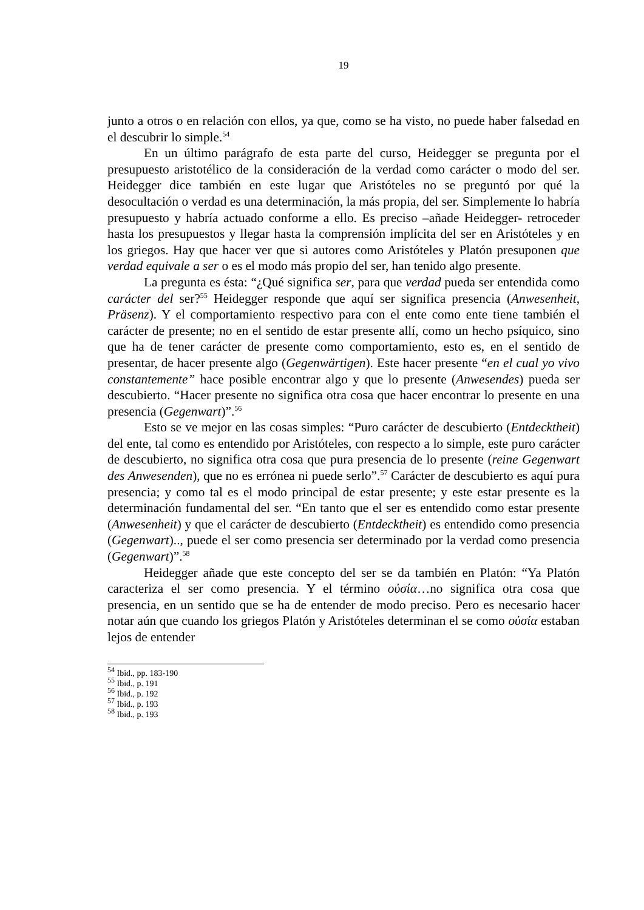19
junto a otros o en relación con ellos, ya que, como se ha visto, no puede haber falsedad en el descubrir lo simple.<sup>54</sup>
En un último parágrafo de esta parte del curso, Heidegger se pregunta por el presupuesto aristotélico de la consideración de la verdad como carácter o modo del ser. Heidegger dice también en este lugar que Aristóteles no se preguntó por qué la desocultación o verdad es una determinación, la más propia, del ser. Simplemente lo habría presupuesto y habría actuado conforme a ello. Es preciso –añade Heidegger- retroceder hasta los presupuestos y llegar hasta la comprensión implícita del ser en Aristóteles y en los griegos. Hay que hacer ver que si autores como Aristóteles y Platón presuponen que verdad equivale a ser o es el modo más propio del ser, han tenido algo presente.
La pregunta es ésta: “¿Qué significa ser, para que verdad pueda ser entendida como carácter del ser?<sup>55</sup> Heidegger responde que aquí ser significa presencia (Anwesenheit, Präsenz). Y el comportamiento respectivo para con el ente como ente tiene también el carácter de presente; no en el sentido de estar presente allí, como un hecho psíquico, sino que ha de tener carácter de presente como comportamiento, esto es, en el sentido de presentar, de hacer presente algo (Gegenwärtigen). Este hacer presente “en el cual yo vivo constantemente” hace posible encontrar algo y que lo presente (Anwesendes) pueda ser descubierto. “Hacer presente no significa otra cosa que hacer encontrar lo presente en una presencia (Gegenwart)”.<sup>56</sup>
Esto se ve mejor en las cosas simples: “Puro carácter de descubierto (Entdecktheit) del ente, tal como es entendido por Aristóteles, con respecto a lo simple, este puro carácter de descubierto, no significa otra cosa que pura presencia de lo presente (reine Gegenwart des Anwesenden), que no es errónea ni puede serlo”.<sup>57</sup> Carácter de descubierto es aquí pura presencia; y como tal es el modo principal de estar presente; y este estar presente es la determinación fundamental del ser. “En tanto que el ser es entendido como estar presente (Anwesenheit) y que el carácter de descubierto (Entdecktheit) es entendido como presencia (Gegenwart).., puede el ser como presencia ser determinado por la verdad como presencia (Gegenwart)”.<sup>58</sup>
Heidegger añade que este concepto del ser se da también en Platón: “Ya Platón caracteriza el ser como presencia. Y el término οὐσία…no significa otra cosa que presencia, en un sentido que se ha de entender de modo preciso. Pero es necesario hacer notar aún que cuando los griegos Platón y Aristóteles determinan el se como οὐσία estaban lejos de entender
<sup>54</sup> Ibid., pp. 183-190
<sup>55</sup> Ibid., p. 191
<sup>56</sup> Ibid., p. 192
<sup>57</sup> Ibid., p. 193
<sup>58</sup> Ibid., p. 193